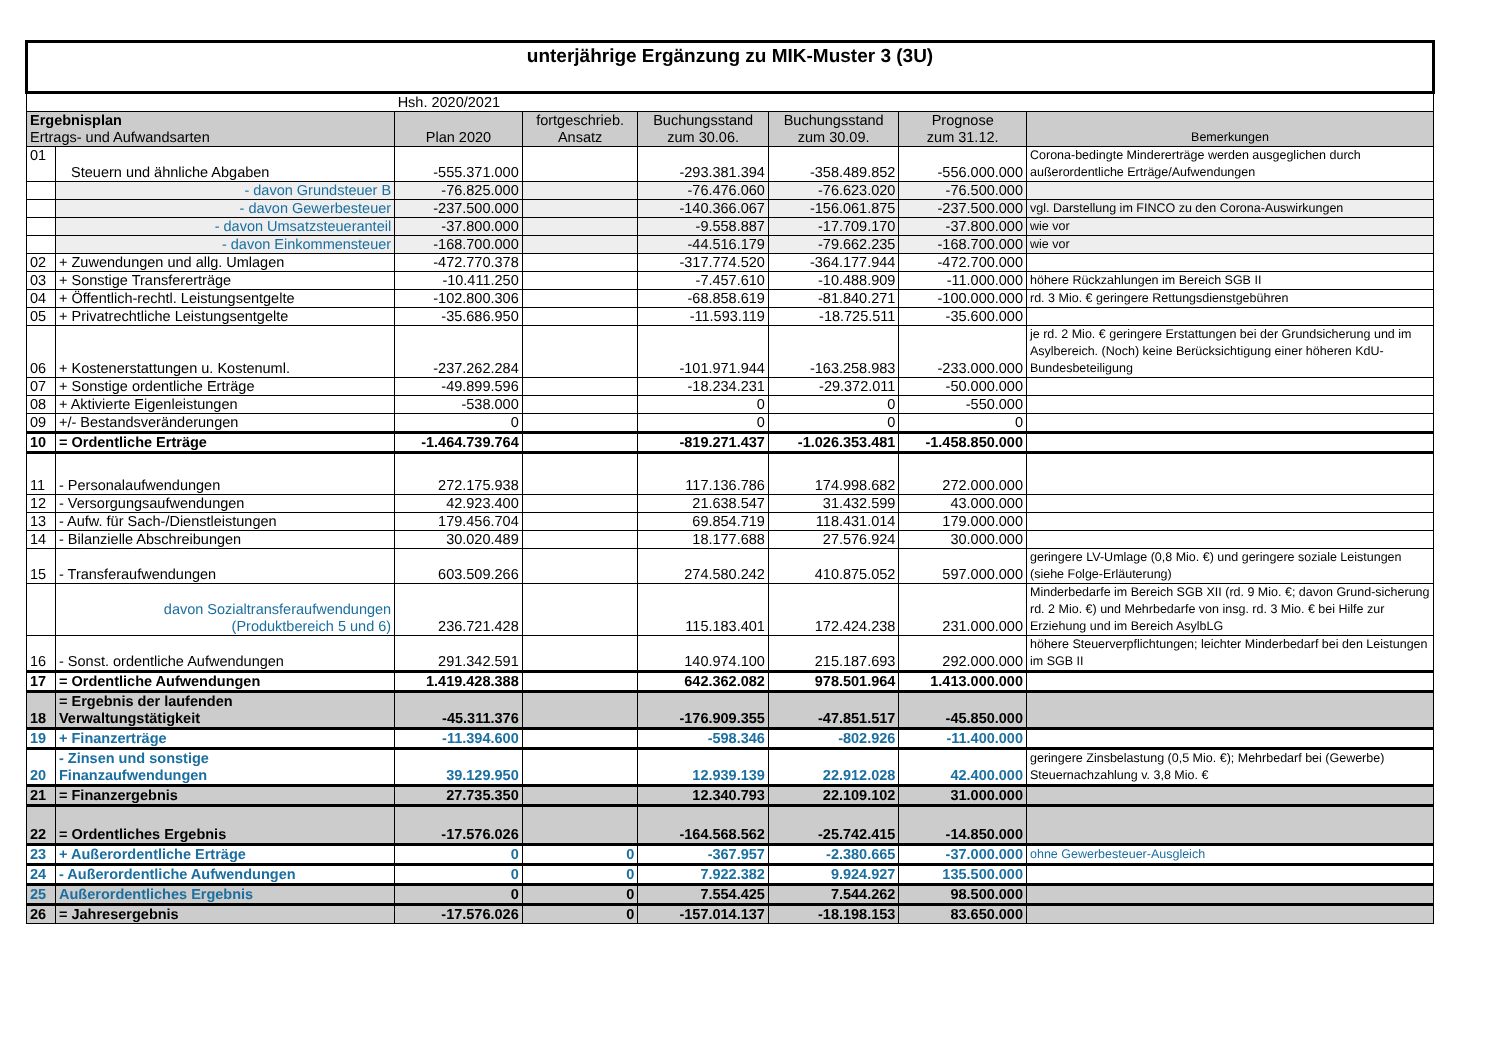| unterjährige Ergänzung zu MIK-Muster 3 (3U) | | | | | | | |
| | | Hsh. 2020/2021 | | | | | |
| Ergebnisplan Ertrags- und Aufwandsarten | | Plan 2020 | fortgeschrieb. Ansatz | Buchungsstand zum 30.06. | Buchungsstand zum 30.09. | Prognose zum 31.12. | Bemerkungen |
| 01 | Steuern und ähnliche Abgaben | -555.371.000 | | -293.381.394 | -358.489.852 | -556.000.000 | Corona-bedingte Mindererträge werden ausgeglichen durch außerordentliche Erträge/Aufwendungen |
| | - davon Grundsteuer B | -76.825.000 | | -76.476.060 | -76.623.020 | -76.500.000 | |
| | - davon Gewerbesteuer | -237.500.000 | | -140.366.067 | -156.061.875 | -237.500.000 | vgl. Darstellung im FINCO zu den Corona-Auswirkungen |
| | - davon Umsatzsteueranteil | -37.800.000 | | -9.558.887 | -17.709.170 | -37.800.000 | wie vor |
| | - davon Einkommensteuer | -168.700.000 | | -44.516.179 | -79.662.235 | -168.700.000 | wie vor |
| 02 | + Zuwendungen und allg. Umlagen | -472.770.378 | | -317.774.520 | -364.177.944 | -472.700.000 | |
| 03 | + Sonstige Transfererträge | -10.411.250 | | -7.457.610 | -10.488.909 | -11.000.000 | höhere Rückzahlungen im Bereich SGB II |
| 04 | + Öffentlich-rechtl. Leistungsentgelte | -102.800.306 | | -68.858.619 | -81.840.271 | -100.000.000 | rd. 3 Mio. € geringere Rettungsdienstgebühren |
| 05 | + Privatrechtliche Leistungsentgelte | -35.686.950 | | -11.593.119 | -18.725.511 | -35.600.000 | |
| 06 | + Kostenerstattungen u. Kostenuml. | -237.262.284 | | -101.971.944 | -163.258.983 | -233.000.000 | je rd. 2 Mio. € geringere Erstattungen bei der Grundsicherung und im Asylbereich. (Noch) keine Berücksichtigung einer höheren KdU-Bundesbeteiligung |
| 07 | + Sonstige ordentliche Erträge | -49.899.596 | | -18.234.231 | -29.372.011 | -50.000.000 | |
| 08 | + Aktivierte Eigenleistungen | -538.000 | | 0 | 0 | -550.000 | |
| 09 | +/- Bestandsveränderungen | 0 | | 0 | 0 | 0 | |
| 10 | = Ordentliche Erträge | -1.464.739.764 | | -819.271.437 | -1.026.353.481 | -1.458.850.000 | |
| 11 | - Personalaufwendungen | 272.175.938 | | 117.136.786 | 174.998.682 | 272.000.000 | |
| 12 | - Versorgungsaufwendungen | 42.923.400 | | 21.638.547 | 31.432.599 | 43.000.000 | |
| 13 | - Aufw. für Sach-/Dienstleistungen | 179.456.704 | | 69.854.719 | 118.431.014 | 179.000.000 | |
| 14 | - Bilanzielle Abschreibungen | 30.020.489 | | 18.177.688 | 27.576.924 | 30.000.000 | |
| 15 | - Transferaufwendungen | 603.509.266 | | 274.580.242 | 410.875.052 | 597.000.000 | geringere LV-Umlage (0,8 Mio. €) und geringere soziale Leistungen (siehe Folge-Erläuterung) |
| | davon Sozialtransferaufwendungen (Produktbereich 5 und 6) | 236.721.428 | | 115.183.401 | 172.424.238 | 231.000.000 | Minderbedarfe im Bereich SGB XII (rd. 9 Mio. €; davon Grund-sicherung rd. 2 Mio. €) und Mehrbedarfe von insg. rd. 3 Mio. € bei Hilfe zur Erziehung und im Bereich AsylbLG |
| 16 | - Sonst. ordentliche Aufwendungen | 291.342.591 | | 140.974.100 | 215.187.693 | 292.000.000 | höhere Steuerverpflichtungen; leichter Minderbedarf bei den Leistungen im SGB II |
| 17 | = Ordentliche Aufwendungen | 1.419.428.388 | | 642.362.082 | 978.501.964 | 1.413.000.000 | |
| 18 | = Ergebnis der laufenden Verwaltungstätigkeit | -45.311.376 | | -176.909.355 | -47.851.517 | -45.850.000 | |
| 19 | + Finanzerträge | -11.394.600 | | -598.346 | -802.926 | -11.400.000 | |
| 20 | - Zinsen und sonstige Finanzaufwendungen | 39.129.950 | | 12.939.139 | 22.912.028 | 42.400.000 | geringere Zinsbelastung (0,5 Mio. €); Mehrbedarf bei (Gewerbe) Steuernachzahlung v. 3,8 Mio. € |
| 21 | = Finanzergebnis | 27.735.350 | | 12.340.793 | 22.109.102 | 31.000.000 | |
| 22 | = Ordentliches Ergebnis | -17.576.026 | | -164.568.562 | -25.742.415 | -14.850.000 | |
| 23 | + Außerordentliche Erträge | 0 | 0 | -367.957 | -2.380.665 | -37.000.000 | ohne Gewerbesteuer-Ausgleich |
| 24 | - Außerordentliche Aufwendungen | 0 | 0 | 7.922.382 | 9.924.927 | 135.500.000 | |
| 25 | Außerordentliches Ergebnis | 0 | 0 | 7.554.425 | 7.544.262 | 98.500.000 | |
| 26 | = Jahresergebnis | -17.576.026 | 0 | -157.014.137 | -18.198.153 | 83.650.000 | |